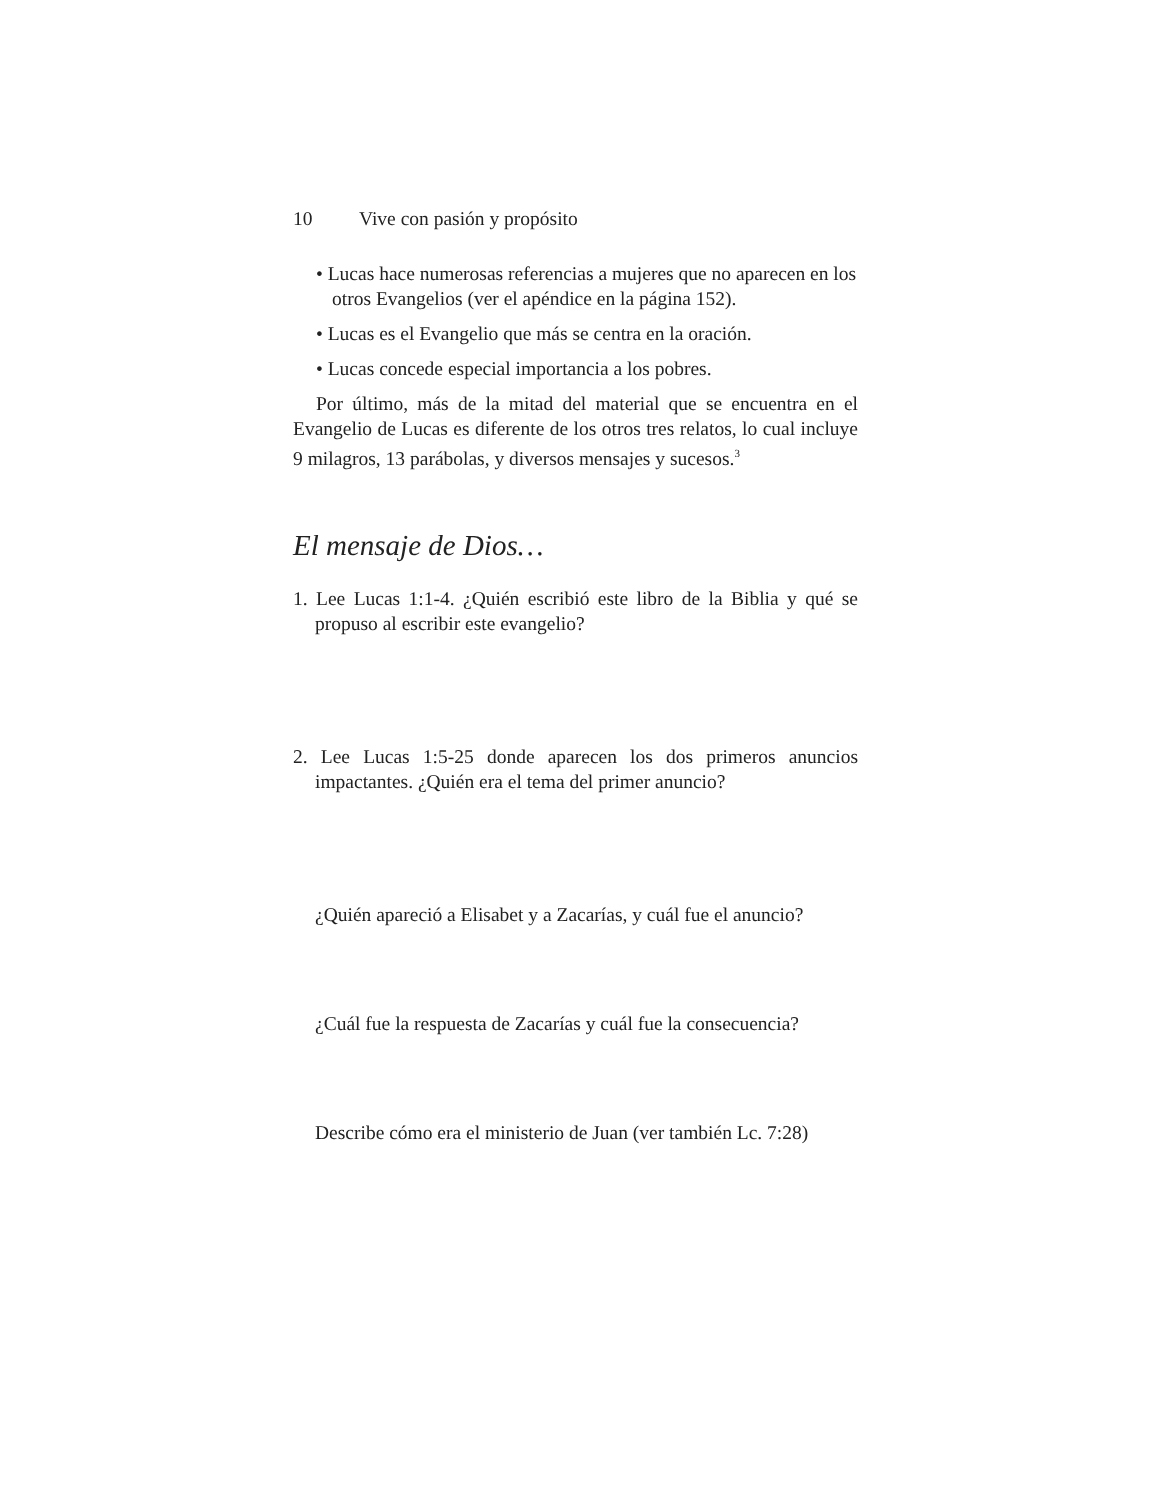10 Vive con pasión y propósito
• Lucas hace numerosas referencias a mujeres que no aparecen en los otros Evangelios (ver el apéndice en la página 152).
• Lucas es el Evangelio que más se centra en la oración.
• Lucas concede especial importancia a los pobres.
Por último, más de la mitad del material que se encuentra en el Evangelio de Lucas es diferente de los otros tres relatos, lo cual incluye 9 milagros, 13 parábolas, y diversos mensajes y sucesos.<sup>3</sup>
El mensaje de Dios…
1. Lee Lucas 1:1-4. ¿Quién escribió este libro de la Biblia y qué se propuso al escribir este evangelio?
2. Lee Lucas 1:5-25 donde aparecen los dos primeros anuncios impactantes. ¿Quién era el tema del primer anuncio?
¿Quién apareció a Elisabet y a Zacarías, y cuál fue el anuncio?
¿Cuál fue la respuesta de Zacarías y cuál fue la consecuencia?
Describe cómo era el ministerio de Juan (ver también Lc. 7:28)